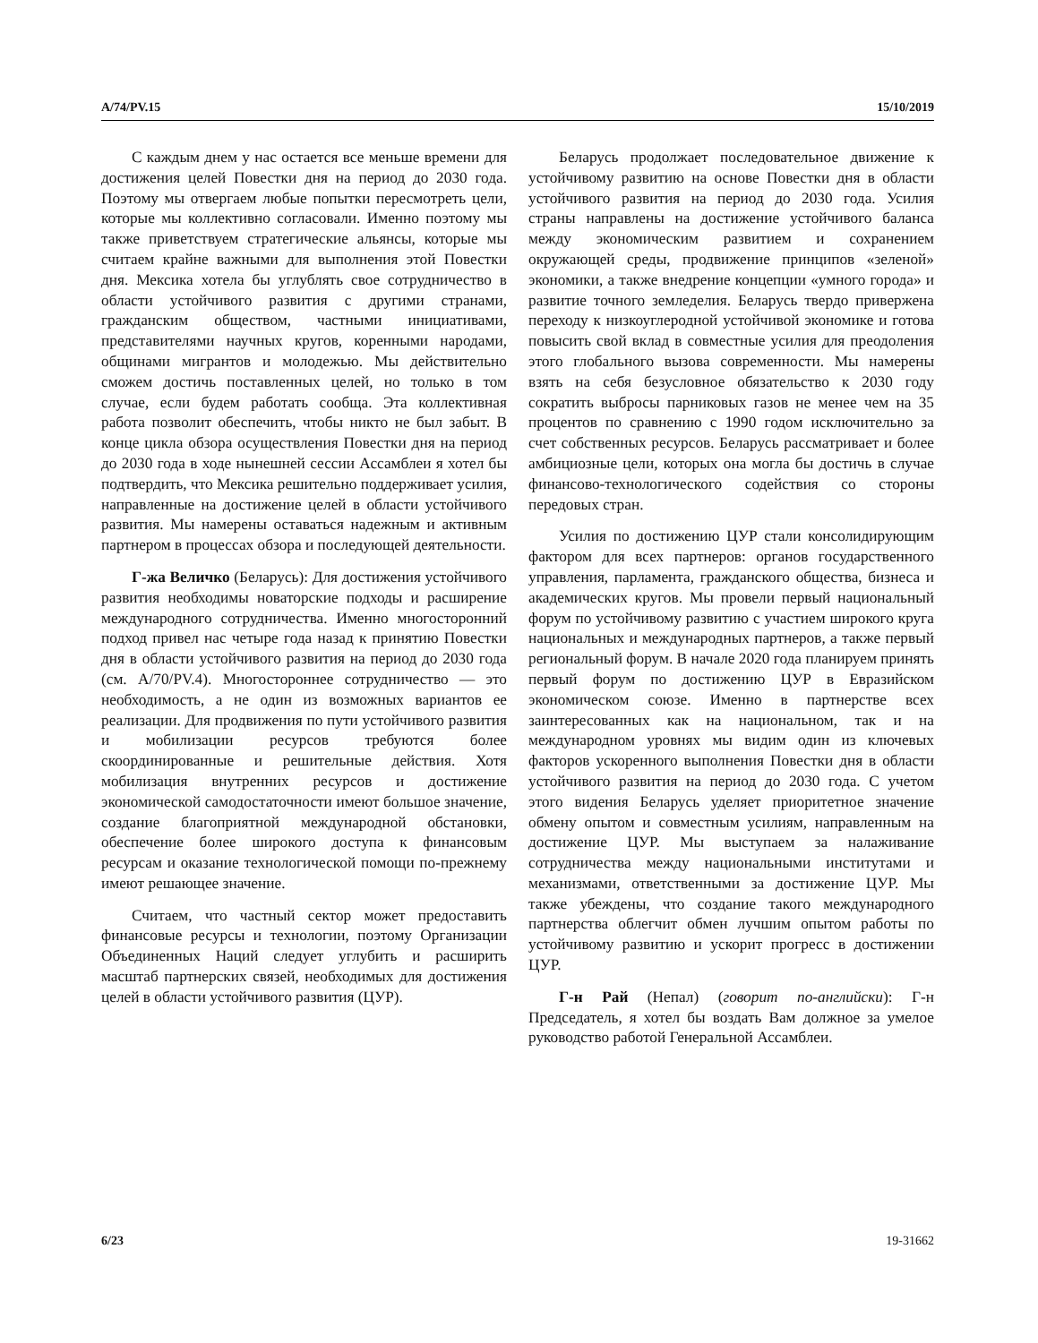A/74/PV.15 15/10/2019
С каждым днем у нас остается все меньше времени для достижения целей Повестки дня на период до 2030 года. Поэтому мы отвергаем любые попытки пересмотреть цели, которые мы коллективно согласовали. Именно поэтому мы также приветствуем стратегические альянсы, которые мы считаем крайне важными для выполнения этой Повестки дня. Мексика хотела бы углублять свое сотрудничество в области устойчивого развития с другими странами, гражданским обществом, частными инициативами, представителями научных кругов, коренными народами, общинами мигрантов и молодежью. Мы действительно сможем достичь поставленных целей, но только в том случае, если будем работать сообща. Эта коллективная работа позволит обеспечить, чтобы никто не был забыт. В конце цикла обзора осуществления Повестки дня на период до 2030 года в ходе нынешней сессии Ассамблеи я хотел бы подтвердить, что Мексика решительно поддерживает усилия, направленные на достижение целей в области устойчивого развития. Мы намерены оставаться надежным и активным партнером в процессах обзора и последующей деятельности.
Г-жа Величко (Беларусь): Для достижения устойчивого развития необходимы новаторские подходы и расширение международного сотрудничества. Именно многосторонний подход привел нас четыре года назад к принятию Повестки дня в области устойчивого развития на период до 2030 года (см. A/70/PV.4). Многостороннее сотрудничество — это необходимость, а не один из возможных вариантов ее реализации. Для продвижения по пути устойчивого развития и мобилизации ресурсов требуются более скоординированные и решительные действия. Хотя мобилизация внутренних ресурсов и достижение экономической самодостаточности имеют большое значение, создание благоприятной международной обстановки, обеспечение более широкого доступа к финансовым ресурсам и оказание технологической помощи по-прежнему имеют решающее значение.
Считаем, что частный сектор может предоставить финансовые ресурсы и технологии, поэтому Организации Объединенных Наций следует углубить и расширить масштаб партнерских связей, необходимых для достижения целей в области устойчивого развития (ЦУР).
Беларусь продолжает последовательное движение к устойчивому развитию на основе Повестки дня в области устойчивого развития на период до 2030 года. Усилия страны направлены на достижение устойчивого баланса между экономическим развитием и сохранением окружающей среды, продвижение принципов «зеленой» экономики, а также внедрение концепции «умного города» и развитие точного земледелия. Беларусь твердо привержена переходу к низкоуглеродной устойчивой экономике и готова повысить свой вклад в совместные усилия для преодоления этого глобального вызова современности. Мы намерены взять на себя безусловное обязательство к 2030 году сократить выбросы парниковых газов не менее чем на 35 процентов по сравнению с 1990 годом исключительно за счет собственных ресурсов. Беларусь рассматривает и более амбициозные цели, которых она могла бы достичь в случае финансово-технологического содействия со стороны передовых стран.
Усилия по достижению ЦУР стали консолидирующим фактором для всех партнеров: органов государственного управления, парламента, гражданского общества, бизнеса и академических кругов. Мы провели первый национальный форум по устойчивому развитию с участием широкого круга национальных и международных партнеров, а также первый региональный форум. В начале 2020 года планируем принять первый форум по достижению ЦУР в Евразийском экономическом союзе. Именно в партнерстве всех заинтересованных как на национальном, так и на международном уровнях мы видим один из ключевых факторов ускоренного выполнения Повестки дня в области устойчивого развития на период до 2030 года. С учетом этого видения Беларусь уделяет приоритетное значение обмену опытом и совместным усилиям, направленным на достижение ЦУР. Мы выступаем за налаживание сотрудничества между национальными институтами и механизмами, ответственными за достижение ЦУР. Мы также убеждены, что создание такого международного партнерства облегчит обмен лучшим опытом работы по устойчивому развитию и ускорит прогресс в достижении ЦУР.
Г-н Рай (Непал) (говорит по-английски): Г-н Председатель, я хотел бы воздать Вам должное за умелое руководство работой Генеральной Ассамблеи.
6/23 19-31662